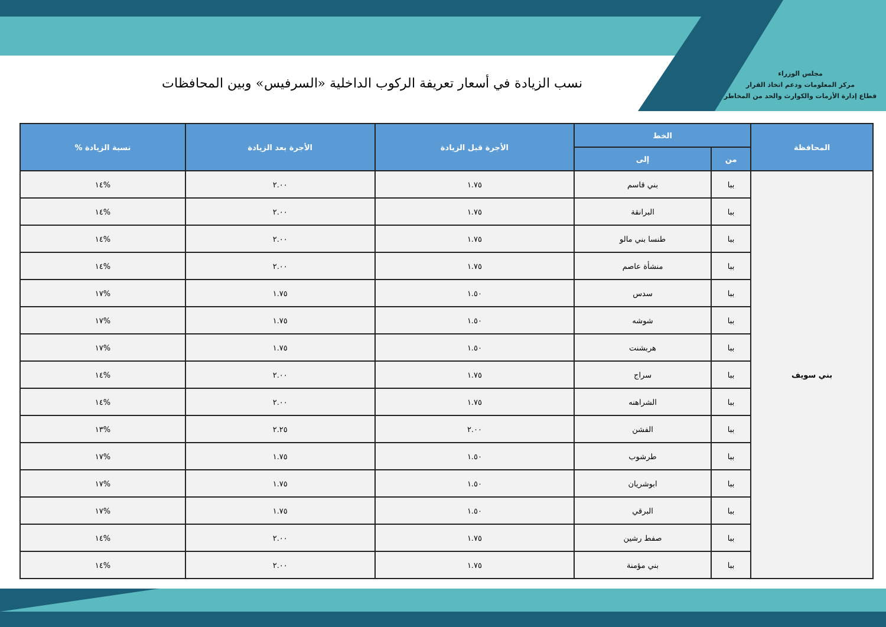مجلس الوزراء
مركز المعلومات ودعم اتخاذ القرار
قطاع إدارة الأزمات والكوارث والحد من المخاطر
نسب الزيادة في أسعار تعريفة الركوب الداخلية «السرفيس» وبين المحافظات
| المحافظة | الخط | | الأجرة قبل الزيادة | الأجرة بعد الزيادة | نسبة الزيادة % |
| --- | --- | --- | --- | --- | --- |
| | من | إلى | | | |
| بني سويف | ببا | بني قاسم | ١.٧٥ | ٢.٠٠ | %١٤ |
| | ببا | البرانقة | ١.٧٥ | ٢.٠٠ | %١٤ |
| | ببا | طنسا بني مالو | ١.٧٥ | ٢.٠٠ | %١٤ |
| | ببا | منشأة عاصم | ١.٧٥ | ٢.٠٠ | %١٤ |
| | ببا | سدس | ١.٥٠ | ١.٧٥ | %١٧ |
| | ببا | شوشه | ١.٥٠ | ١.٧٥ | %١٧ |
| | ببا | هربشنت | ١.٥٠ | ١.٧٥ | %١٧ |
| | ببا | سراج | ١.٧٥ | ٢.٠٠ | %١٤ |
| | ببا | الشراهنه | ١.٧٥ | ٢.٠٠ | %١٤ |
| | ببا | الفشن | ٢.٠٠ | ٢.٢٥ | %١٣ |
| | ببا | طرشوب | ١.٥٠ | ١.٧٥ | %١٧ |
| | ببا | ابوشريان | ١.٥٠ | ١.٧٥ | %١٧ |
| | ببا | البرقي | ١.٥٠ | ١.٧٥ | %١٧ |
| | ببا | صفط رشين | ١.٧٥ | ٢.٠٠ | %١٤ |
| | ببا | بني مؤمنة | ١.٧٥ | ٢.٠٠ | %١٤ |